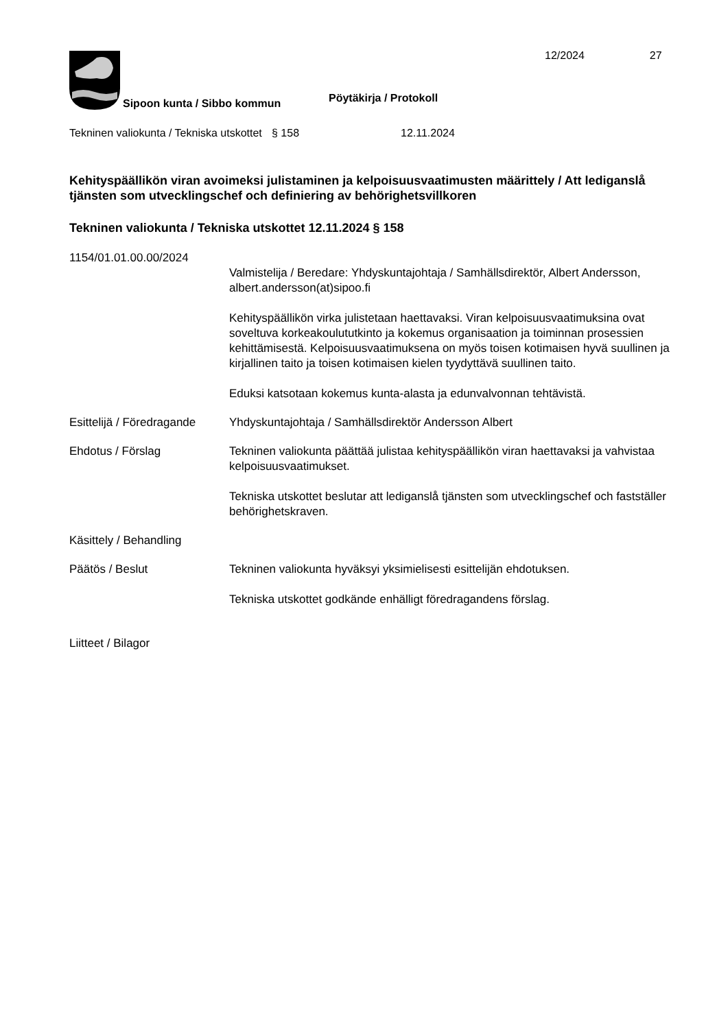12/2024 27
Sipoon kunta / Sibbo kommun
Pöytäkirja / Protokoll
Tekninen valiokunta / Tekniska utskottet
§ 158 12.11.2024
Kehityspäällikön viran avoimeksi julistaminen ja kelpoisuusvaatimusten määrittely / Att lediganslå tjänsten som utvecklingschef och definiering av behörighetsvillkoren
Tekninen valiokunta / Tekniska utskottet 12.11.2024 § 158
1154/01.01.00.00/2024
Valmistelija / Beredare: Yhdyskuntajohtaja / Samhällsdirektör, Albert Andersson, albert.andersson(at)sipoo.fi
Kehityspäällikön virka julistetaan haettavaksi. Viran kelpoisuusvaatimuksina ovat soveltuva korkeakoulututkinto ja kokemus organisaation ja toiminnan prosessien kehittämisestä. Kelpoisuusvaatimuksena on myös toisen kotimaisen hyvä suullinen ja kirjallinen taito ja toisen kotimaisen kielen tyydyttävä suullinen taito.
Eduksi katsotaan kokemus kunta-alasta ja edunvalvonnan tehtävistä.
Esittelijä / Föredragande
Yhdyskuntajohtaja / Samhällsdirektör Andersson Albert
Ehdotus / Förslag Tekninen valiokunta päättää julistaa kehityspäällikön viran haettavaksi ja vahvistaa kelpoisuusvaatimukset.
Tekniska utskottet beslutar att lediganslå tjänsten som utvecklingschef och fastställer behörighetskraven.
Käsittely / Behandling
Päätös / Beslut Tekninen valiokunta hyväksyi yksimielisesti esittelijän ehdotuksen.
Tekniska utskottet godkände enhälligt föredragandens förslag.
Liitteet / Bilagor